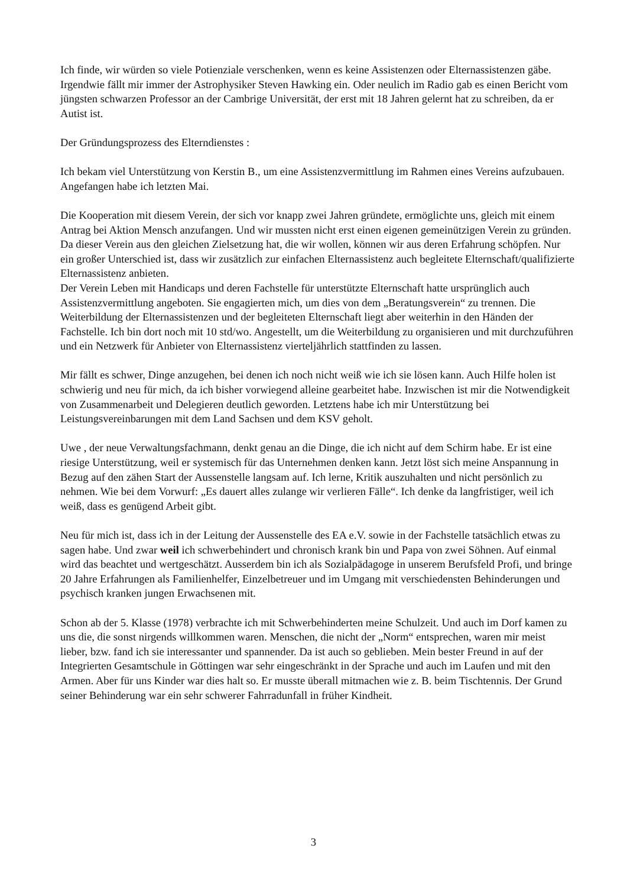Ich finde, wir würden so viele Potienziale verschenken, wenn es keine Assistenzen oder Elternassistenzen gäbe. Irgendwie fällt mir immer der Astrophysiker Steven Hawking ein. Oder neulich im Radio gab es einen Bericht vom jüngsten schwarzen Professor an der Cambrige Universität, der erst mit 18 Jahren gelernt hat zu schreiben, da er Autist ist.
Der Gründungsprozess des Elterndienstes :
Ich bekam viel Unterstützung von Kerstin B., um eine Assistenzvermittlung im Rahmen eines Vereins aufzubauen. Angefangen habe ich letzten Mai.
Die Kooperation mit diesem Verein, der sich vor knapp zwei Jahren gründete, ermöglichte uns, gleich mit einem Antrag bei Aktion Mensch anzufangen. Und wir mussten nicht erst einen eigenen gemeinützigen Verein zu gründen. Da dieser Verein aus den gleichen Zielsetzung hat, die wir wollen, können wir aus deren Erfahrung schöpfen. Nur ein großer Unterschied ist, dass wir zusätzlich zur einfachen Elternassistenz auch begleitete Elternschaft/qualifizierte Elternassistenz anbieten.
Der Verein Leben mit Handicaps und deren Fachstelle für unterstützte Elternschaft hatte ursprünglich auch Assistenzvermittlung angeboten. Sie engagierten mich, um dies von dem „Beratungsverein“ zu trennen. Die Weiterbildung der Elternassistenzen und der begleiteten Elternschaft liegt aber weiterhin in den Händen der Fachstelle. Ich bin dort noch mit 10 std/wo. Angestellt, um die Weiterbildung zu organisieren und mit durchzuführen und ein Netzwerk für Anbieter von Elternassistenz vierteljährlich stattfinden zu lassen.
Mir fällt es schwer, Dinge anzugehen, bei denen ich noch nicht weiß wie ich sie lösen kann. Auch Hilfe holen ist schwierig und neu für mich, da ich bisher vorwiegend alleine gearbeitet habe. Inzwischen ist mir die Notwendigkeit von Zusammenarbeit und Delegieren deutlich geworden. Letztens habe ich mir Unterstützung bei Leistungsvereinbarungen mit dem Land Sachsen und dem KSV geholt.
Uwe , der neue Verwaltungsfachmann, denkt genau an die Dinge, die ich nicht auf dem Schirm habe. Er ist eine riesige Unterstützung, weil er systemisch für das Unternehmen denken kann. Jetzt löst sich meine Anspannung in Bezug auf den zähen Start der Aussenstelle langsam auf. Ich lerne, Kritik auszuhalten und nicht persönlich zu nehmen. Wie bei dem Vorwurf: „Es dauert alles zulange wir verlieren Fälle“. Ich denke da langfristiger, weil ich weiß, dass es genügend Arbeit gibt.
Neu für mich ist, dass ich in der Leitung der Aussenstelle des EA e.V. sowie in der Fachstelle tatsächlich etwas zu sagen habe. Und zwar weil ich schwerbehindert und chronisch krank bin und Papa von zwei Söhnen. Auf einmal wird das beachtet und wertgeschätzt. Ausserdem bin ich als Sozialpädagoge in unserem Berufsfeld Profi, und bringe 20 Jahre Erfahrungen als Familienhelfer, Einzelbetreuer und im Umgang mit verschiedensten Behinderungen und psychisch kranken jungen Erwachsenen mit.
Schon ab der 5. Klasse (1978) verbrachte ich mit Schwerbehinderten meine Schulzeit. Und auch im Dorf kamen zu uns die, die sonst nirgends willkommen waren. Menschen, die nicht der „Norm“ entsprechen, waren mir meist lieber, bzw. fand ich sie interessanter und spannender. Da ist auch so geblieben. Mein bester Freund in auf der Integrierten Gesamtschule in Göttingen war sehr eingeschränkt in der Sprache und auch im Laufen und mit den Armen. Aber für uns Kinder war dies halt so. Er musste überall mitmachen wie z. B. beim Tischtennis. Der Grund seiner Behinderung war ein sehr schwerer Fahrradunfall in früher Kindheit.
3